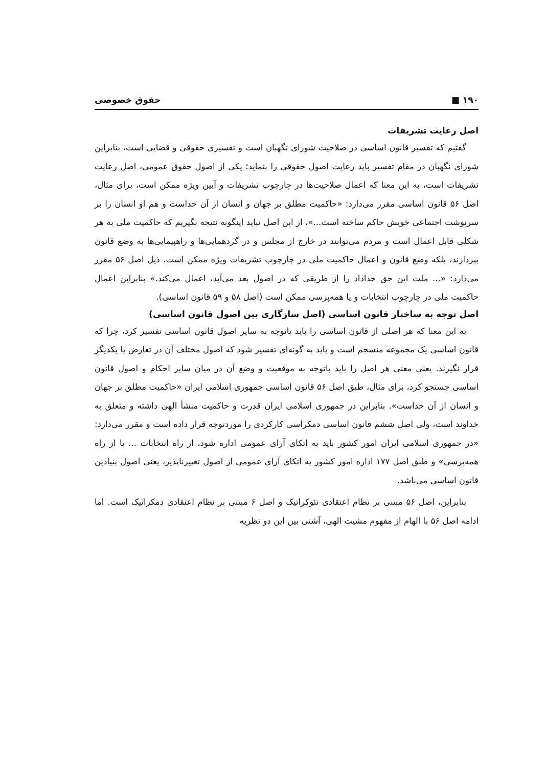۱۹۰ ■ حقوق خصوصی
اصل رعایت تشریفات
گفتیم که تفسیر قانون اساسی در صلاحیت شورای نگهبان است و تفسیری حقوقی و قضایی است، بنابراین شورای نگهبان در مقام تفسیر باید رعایت اصول حقوقی را بنماید؛ یکی از اصول حقوق عمومی، اصل رعایت تشریفات است، به این معنا که اعمال صلاحیت‌ها در چارچوب تشریفات و آیین ویژه ممکن است، برای مثال، اصل ۵۶ قانون اساسی مقرر می‌دارد: «حاکمیت مطلق بر جهان و انسان از آن خداست و هم او انسان را بر سرنوشت اجتماعی خویش حاکم ساخته است...»، از این اصل نباید اینگونه نتیجه بگیریم که حاکمیت ملی به هر شکلی قابل اعمال است و مردم می‌توانند در خارج از مجلس و در گردهمایی‌ها و راهپیمایی‌ها به وضع قانون بپردازند، بلکه وضع قانون و اعمال حاکمیت ملی در چارچوب تشریفات ویژه ممکن است. ذیل اصل ۵۶ مقرر می‌دارد: «... ملت این حق خداداد را از طریقی که در اصول بعد می‌آید، اعمال می‌کند.» بنابراین اعمال حاکمیت ملی در چارچوب انتخابات و یا همه‌پرسی ممکن است (اصل ۵۸ و ۵۹ قانون اساسی).
اصل توجه به ساختار قانون اساسی (اصل سازگاری بین اصول قانون اساسی)
به این معنا که هر اصلی از قانون اساسی را باید باتوجه به سایر اصول قانون اساسی تفسیر کرد، چرا که قانون اساسی یک مجموعه منسجم است و باید به گونه‌ای تفسیر شود که اصول مختلف آن در تعارض با یکدیگر قرار نگیرند. یعنی معنی هر اصل را باید باتوجه به موقعیت و وضع آن در میان سایر احکام و اصول قانون اساسی جستجو کرد، برای مثال، طبق اصل ۵۶ قانون اساسی جمهوری اسلامی ایران «حاکمیت مطلق بر جهان و انسان از آن خداست». بنابراین در جمهوری اسلامی ایران قدرت و حاکمیت منشأ الهی داشته و متعلق به خداوند است، ولی اصل ششم قانون اساسی دمکراسی کارکردی را موردتوجه قرار داده است و مقرر می‌دارد: «در جمهوری اسلامی ایران امور کشور باید به اتکای آرای عمومی اداره شود، از راه انتخابات ... یا از راه همه‌پرسی» و طبق اصل ۱۷۷ اداره امور کشور به اتکای آرای عمومی از اصول تغییرناپذیر، یعنی اصول بنیادین قانون اساسی می‌باشد.
بنابراین، اصل ۵۶ مبتنی بر نظام اعتقادی تئوکراتیک و اصل ۶ مبتنی بر نظام اعتقادی دمکراتیک است. اما ادامه اصل ۵۶ با الهام از مفهوم مشیت الهی، آشتی بین این دو نظریه